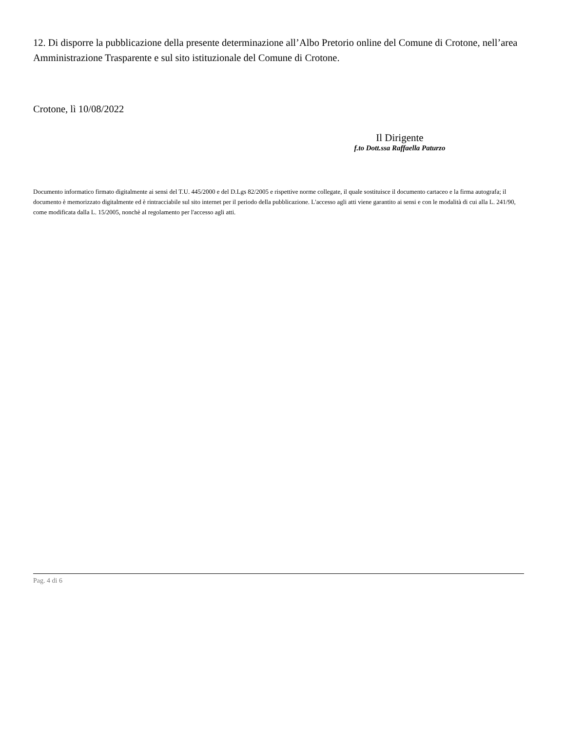12. Di disporre la pubblicazione della presente determinazione all’Albo Pretorio online del Comune di Crotone, nell’area Amministrazione Trasparente e sul sito istituzionale del Comune di Crotone.
Crotone, lì 10/08/2022
Il Dirigente
f.to Dott.ssa Raffaella Paturzo
Documento informatico firmato digitalmente ai sensi del T.U. 445/2000 e del D.Lgs 82/2005 e rispettive norme collegate, il quale sostituisce il documento cartaceo e la firma autografa; il documento è memorizzato digitalmente ed è rintracciabile sul sito internet per il periodo della pubblicazione. L'accesso agli atti viene garantito ai sensi e con le modalità di cui alla L. 241/90, come modificata dalla L. 15/2005, nonchè al regolamento per l'accesso agli atti.
Pag. 4 di 6